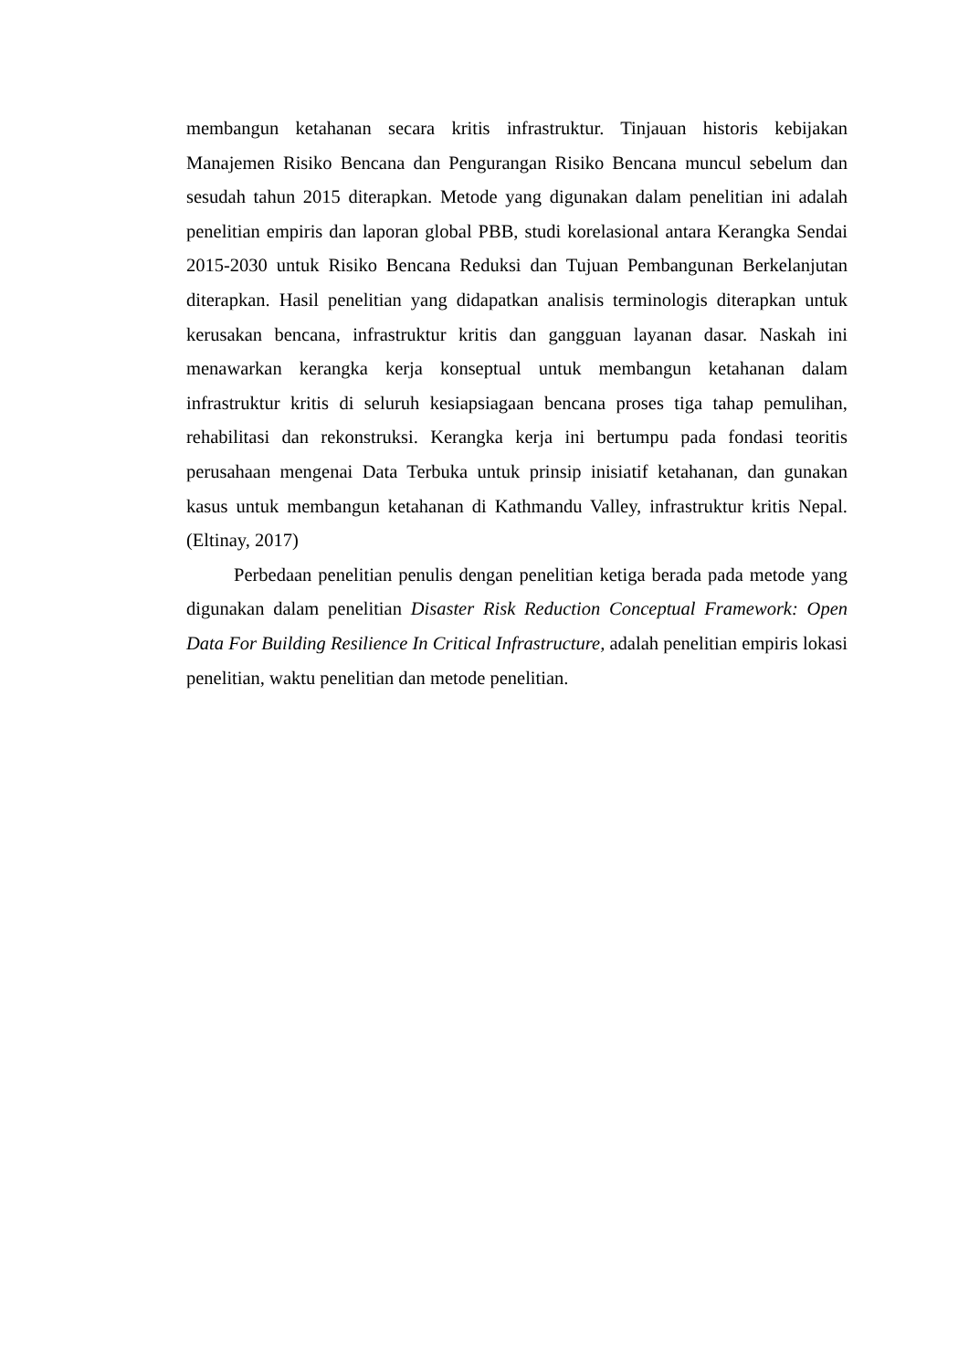membangun ketahanan secara kritis infrastruktur. Tinjauan historis kebijakan Manajemen Risiko Bencana dan Pengurangan Risiko Bencana muncul sebelum dan sesudah tahun 2015 diterapkan. Metode yang digunakan dalam penelitian ini adalah penelitian empiris dan laporan global PBB, studi korelasional antara Kerangka Sendai 2015-2030 untuk Risiko Bencana Reduksi dan Tujuan Pembangunan Berkelanjutan diterapkan. Hasil penelitian yang didapatkan analisis terminologis diterapkan untuk kerusakan bencana, infrastruktur kritis dan gangguan layanan dasar. Naskah ini menawarkan kerangka kerja konseptual untuk membangun ketahanan dalam infrastruktur kritis di seluruh kesiapsiagaan bencana proses tiga tahap pemulihan, rehabilitasi dan rekonstruksi. Kerangka kerja ini bertumpu pada fondasi teoritis perusahaan mengenai Data Terbuka untuk prinsip inisiatif ketahanan, dan gunakan kasus untuk membangun ketahanan di Kathmandu Valley, infrastruktur kritis Nepal.(Eltinay, 2017)
Perbedaan penelitian penulis dengan penelitian ketiga berada pada metode yang digunakan dalam penelitian Disaster Risk Reduction Conceptual Framework: Open Data For Building Resilience In Critical Infrastructure, adalah penelitian empiris lokasi penelitian, waktu penelitian dan metode penelitian.